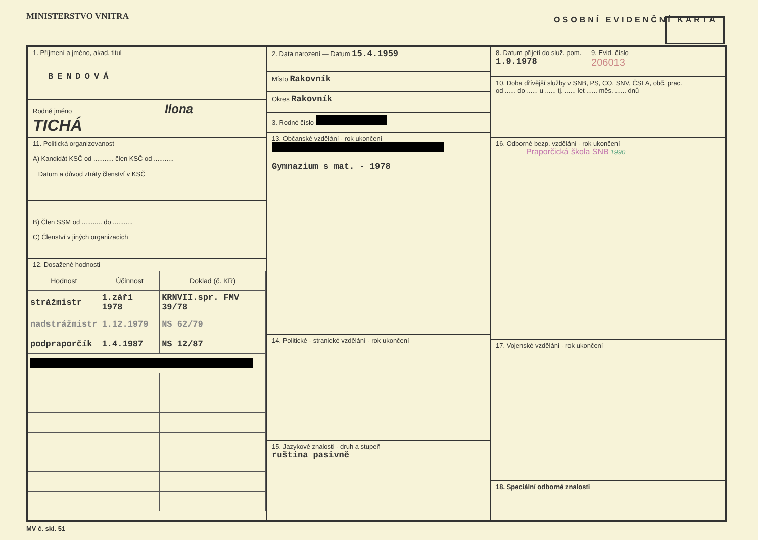MINISTERSTVO VNITRA OSOBNÍ EVIDENČNÍ KARTA
1. Příjmení a jméno, akad. titul
BENDOVÁ
Rodné jméno Ilona
TICHÁ
11. Politická organizovanost
A) Kandidát KSČ od ........... člen KSČ od ...........
Datum a důvod ztráty členství v KSČ
B) Člen SSM od ........... do ...........
C) Členství v jiných organizacích
12. Dosažené hodnosti
| Hodnost | Účinnost | Doklad (č. KR) |
| --- | --- | --- |
| strážmistr | 1.září 1978 | KRNVII.spr. FMV 39/78 |
| nadstrážmistr | 1.12.1979 | NS 62/79 |
| podpraporčík | 1.4.1987 | NS 12/87 |
2. Data narození — Datum 15.4.1959
Místo Rakovník
Okres Rakovník
3. Rodné číslo
13. Občanské vzdělání - rok ukončení
Gymnazium s mat. - 1978
14. Politické - stranické vzdělání - rok ukončení
15. Jazykové znalosti - druh a stupeň
ruština pasivně
8. Datum přijetí do služ. pom.
1.9.1978
9. Evid. číslo
206013
10. Doba dřívější služby v SNB, PS, CO, SNV, ČSLA, obč. prac.
od ...... do ...... u ...... tj. ...... let ...... měs. ...... dnů
16. Odborné bezp. vzdělání - rok ukončení
Praporčická škola SNB 1990
17. Vojenské vzdělání - rok ukončení
18. Speciální odborné znalosti
MV č. skl. 51